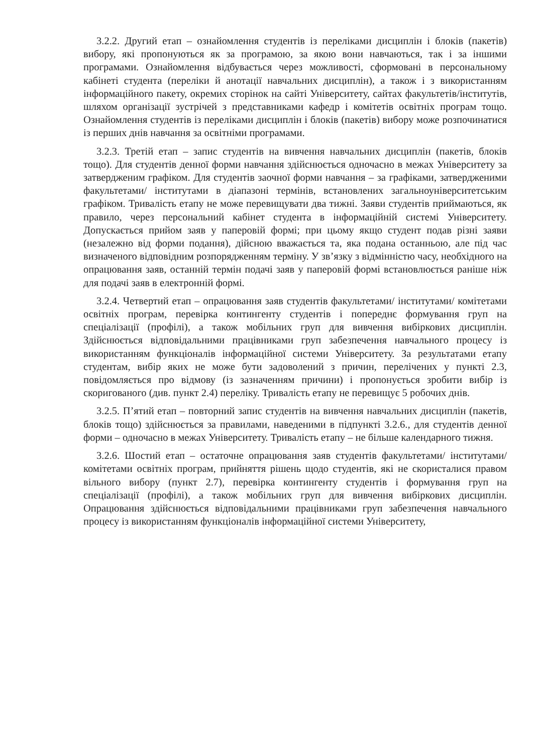3.2.2. Другий етап – ознайомлення студентів із переліками дисциплін і блоків (пакетів) вибору, які пропонуються як за програмою, за якою вони навчаються, так і за іншими програмами. Ознайомлення відбувається через можливості, сформовані в персональному кабінеті студента (переліки й анотації навчальних дисциплін), а також і з використанням інформаційного пакету, окремих сторінок на сайті Університету, сайтах факультетів/інститутів, шляхом організації зустрічей з представниками кафедр і комітетів освітніх програм тощо. Ознайомлення студентів із переліками дисциплін і блоків (пакетів) вибору може розпочинатися із перших днів навчання за освітніми програмами.
3.2.3. Третій етап – запис студентів на вивчення навчальних дисциплін (пакетів, блоків тощо). Для студентів денної форми навчання здійснюється одночасно в межах Університету за затвердженим графіком. Для студентів заочної форми навчання – за графіками, затвердженими факультетами/ інститутами в діапазоні термінів, встановлених загальноуніверситетським графіком. Тривалість етапу не може перевищувати два тижні. Заяви студентів приймаються, як правило, через персональний кабінет студента в інформаційній системі Університету. Допускається прийом заяв у паперовій формі; при цьому якщо студент подав різні заяви (незалежно від форми подання), дійсною вважається та, яка подана останньою, але під час визначеного відповідним розпорядженням терміну. У зв’язку з відмінністю часу, необхідного на опрацювання заяв, останній термін подачі заяв у паперовій формі встановлюється раніше ніж для подачі заяв в електронній формі.
3.2.4. Четвертий етап – опрацювання заяв студентів факультетами/ інститутами/ комітетами освітніх програм, перевірка контингенту студентів і попереднє формування груп на спеціалізації (профілі), а також мобільних груп для вивчення вибіркових дисциплін. Здійснюється відповідальними працівниками груп забезпечення навчального процесу із використанням функціоналів інформаційної системи Університету. За результатами етапу студентам, вибір яких не може бути задоволений з причин, перелічених у пункті 2.3, повідомляється про відмову (із зазначенням причини) і пропонується зробити вибір із скоригованого (див. пункт 2.4) переліку. Тривалість етапу не перевищує 5 робочих днів.
3.2.5. П’ятий етап – повторний запис студентів на вивчення навчальних дисциплін (пакетів, блоків тощо) здійснюється за правилами, наведеними в підпункті 3.2.6., для студентів денної форми – одночасно в межах Університету. Тривалість етапу – не більше календарного тижня.
3.2.6. Шостий етап – остаточне опрацювання заяв студентів факультетами/ інститутами/ комітетами освітніх програм, прийняття рішень щодо студентів, які не скористалися правом вільного вибору (пункт 2.7), перевірка контингенту студентів і формування груп на спеціалізації (профілі), а також мобільних груп для вивчення вибіркових дисциплін. Опрацювання здійснюється відповідальними працівниками груп забезпечення навчального процесу із використанням функціоналів інформаційної системи Університету,